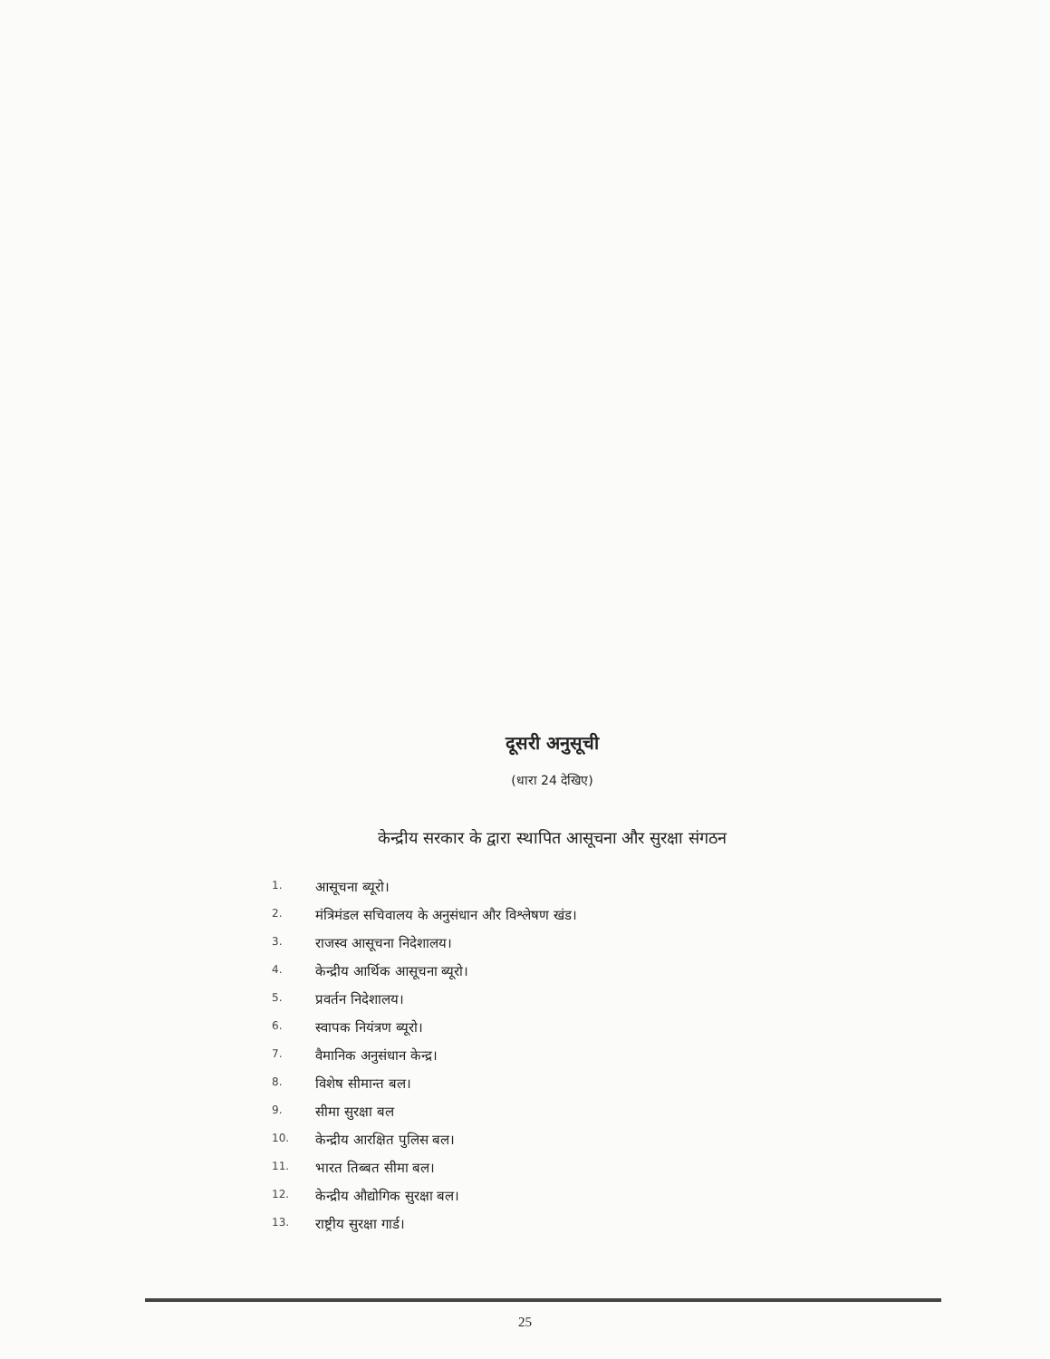दूसरी अनुसूची
(धारा 24 देखिए)
केन्द्रीय सरकार के द्वारा स्थापित आसूचना और सुरक्षा संगठन
1. आसूचना ब्यूरो।
2. मंत्रिमंडल सचिवालय के अनुसंधान और विश्लेषण खंड।
3. राजस्व आसूचना निदेशालय।
4. केन्द्रीय आर्थिक आसूचना ब्यूरो।
5. प्रवर्तन निदेशालय।
6. स्वापक नियंत्रण ब्यूरो।
7. वैमानिक अनुसंधान केन्द्र।
8. विशेष सीमान्त बल।
9. सीमा सुरक्षा बल
10. केन्द्रीय आरक्षित पुलिस बल।
11. भारत तिब्बत सीमा बल।
12. केन्द्रीय औद्योगिक सुरक्षा बल।
13. राष्ट्रीय सुरक्षा गार्ड।
25